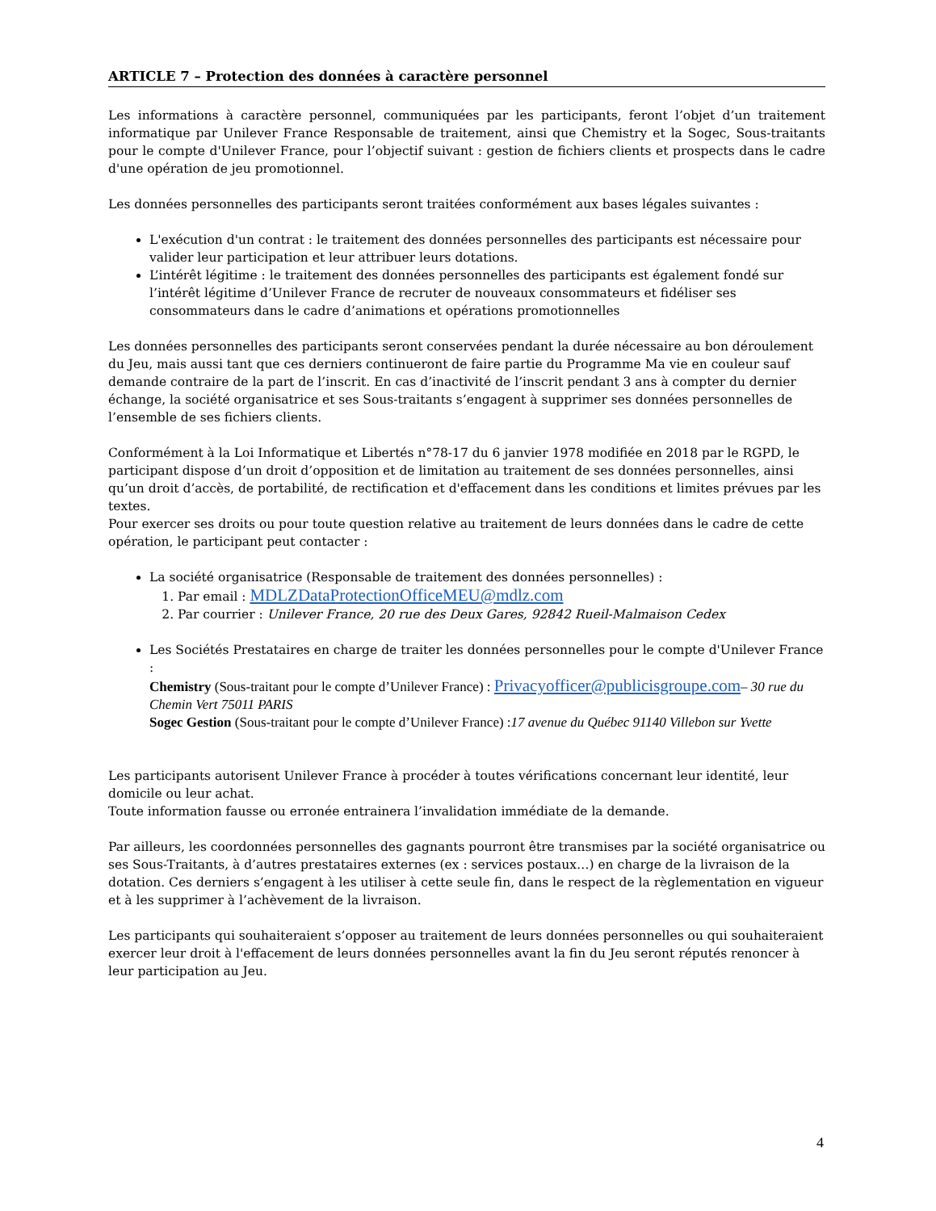ARTICLE 7 – Protection des données à caractère personnel
Les informations à caractère personnel, communiquées par les participants, feront l’objet d’un traitement informatique par Unilever France Responsable de traitement, ainsi que Chemistry et la Sogec, Sous-traitants pour le compte d'Unilever France, pour l’objectif suivant : gestion de fichiers clients et prospects dans le cadre d'une opération de jeu promotionnel.
Les données personnelles des participants seront traitées conformément aux bases légales suivantes :
L'exécution d'un contrat : le traitement des données personnelles des participants est nécessaire pour valider leur participation et leur attribuer leurs dotations.
L’intérêt légitime : le traitement des données personnelles des participants est également fondé sur l’intérêt légitime d’Unilever France de recruter de nouveaux consommateurs et fidéliser ses consommateurs dans le cadre d’animations et opérations promotionnelles
Les données personnelles des participants seront conservées pendant la durée nécessaire au bon déroulement du Jeu, mais aussi tant que ces derniers continueront de faire partie du Programme Ma vie en couleur sauf demande contraire de la part de l’inscrit. En cas d’inactivité de l’inscrit pendant 3 ans à compter du dernier échange, la société organisatrice et ses Sous-traitants s’engagent à supprimer ses données personnelles de l’ensemble de ses fichiers clients.
Conformément à la Loi Informatique et Libertés n°78-17 du 6 janvier 1978 modifiée en 2018 par le RGPD, le participant dispose d’un droit d’opposition et de limitation au traitement de ses données personnelles, ainsi qu’un droit d’accès, de portabilité, de rectification et d'effacement dans les conditions et limites prévues par les textes.
Pour exercer ses droits ou pour toute question relative au traitement de leurs données dans le cadre de cette opération, le participant peut contacter :
La société organisatrice (Responsable de traitement des données personnelles) :
1. Par email : MDLZDataProtectionOfficeMEU@mdlz.com
2. Par courrier : Unilever France, 20 rue des Deux Gares, 92842 Rueil-Malmaison Cedex
Les Sociétés Prestataires en charge de traiter les données personnelles pour le compte d'Unilever France :
Chemistry (Sous-traitant pour le compte d’Unilever France) : Privacyofficer@publicisgroupe.com– 30 rue du Chemin Vert 75011 PARIS
Sogec Gestion (Sous-traitant pour le compte d’Unilever France) :17 avenue du Québec 91140 Villebon sur Yvette
Les participants autorisent Unilever France à procéder à toutes vérifications concernant leur identité, leur domicile ou leur achat.
Toute information fausse ou erronée entrainera l’invalidation immédiate de la demande.
Par ailleurs, les coordonnées personnelles des gagnants pourront être transmises par la société organisatrice ou ses Sous-Traitants, à d’autres prestataires externes (ex : services postaux…) en charge de la livraison de la dotation. Ces derniers s’engagent à les utiliser à cette seule fin, dans le respect de la règlementation en vigueur et à les supprimer à l’achèvement de la livraison.
Les participants qui souhaiteraient s’opposer au traitement de leurs données personnelles ou qui souhaiteraient exercer leur droit à l'effacement de leurs données personnelles avant la fin du Jeu seront réputés renoncer à leur participation au Jeu.
4